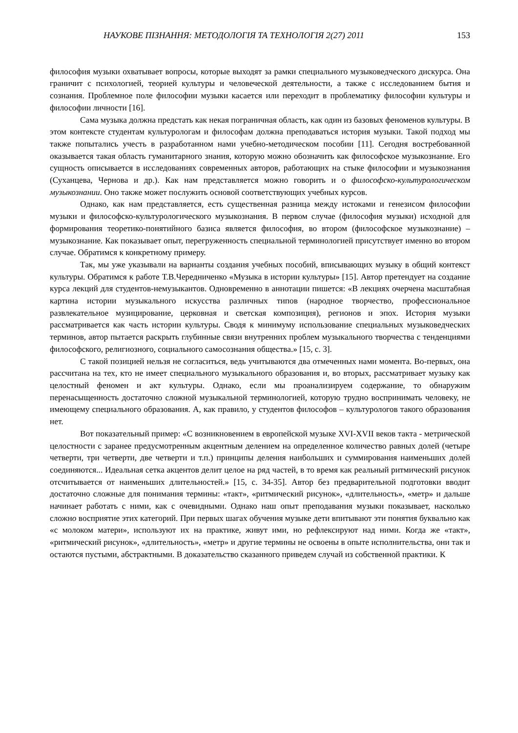НАУКОВЕ ПІЗНАННЯ: МЕТОДОЛОГІЯ ТА ТЕХНОЛОГІЯ 2(27) 2011 153
философия музыки охватывает вопросы, которые выходят за рамки специального музыковедческого дискурса. Она граничит с психологией, теорией культуры и человеческой деятельности, а также с исследованием бытия и сознания. Проблемное поле философии музыки касается или переходит в проблематику философии культуры и философии личности [16].
Сама музыка должна предстать как некая пограничная область, как один из базовых феноменов культуры. В этом контексте студентам культурологам и философам должна преподаваться история музыки. Такой подход мы также попытались учесть в разработанном нами учебно-методическом пособии [11]. Сегодня востребованной оказывается такая область гуманитарного знания, которую можно обозначить как философское музыкознание. Его сущность описывается в исследованиях современных авторов, работающих на стыке философии и музыкознания (Суханцева, Чернова и др.). Как нам представляется можно говорить и о философско-культурологическом музыкознании. Оно также может послужить основой соответствующих учебных курсов.
Однако, как нам представляется, есть существенная разница между истоками и генезисом философии музыки и философско-культурологического музыкознания. В первом случае (философия музыки) исходной для формирования теоретико-понятийного базиса является философия, во втором (философское музыкознание) – музыкознание. Как показывает опыт, перегруженность специальной терминологией присутствует именно во втором случае. Обратимся к конкретному примеру.
Так, мы уже указывали на варианты создания учебных пособий, вписывающих музыку в общий контекст культуры. Обратимся к работе Т.В.Чередниченко «Музыка в истории культуры» [15]. Автор претендует на создание курса лекций для студентов-немузыкантов. Одновременно в аннотации пишется: «В лекциях очерчена масштабная картина истории музыкального искусства различных типов (народное творчество, профессиональное развлекательное музицирование, церковная и светская композиция), регионов и эпох. История музыки рассматривается как часть истории культуры. Сводя к минимуму использование специальных музыковедческих терминов, автор пытается раскрыть глубинные связи внутренних проблем музыкального творчества с тенденциями философского, религиозного, социального самосознания общества.» [15, с. 3].
С такой позицией нельзя не согласиться, ведь учитываются два отмеченных нами момента. Во-первых, она рассчитана на тех, кто не имеет специального музыкального образования и, во вторых, рассматривает музыку как целостный феномен и акт культуры. Однако, если мы проанализируем содержание, то обнаружим перенасыщенность достаточно сложной музыкальной терминологией, которую трудно воспринимать человеку, не имеющему специального образования. А, как правило, у студентов философов – культурологов такого образования нет.
Вот показательный пример: «С возникновением в европейской музыке XVI-XVII веков такта - метрической целостности с заранее предусмотренным акцентным делением на определенное количество равных долей (четыре четверти, три четверти, две четверти и т.п.) принципы деления наибольших и суммирования наименьших долей соединяются... Идеальная сетка акцентов делит целое на ряд частей, в то время как реальный ритмический рисунок отсчитывается от наименьших длительностей.» [15, с. 34-35]. Автор без предварительной подготовки вводит достаточно сложные для понимания термины: «такт», «ритмический рисунок», «длительность», «метр» и дальше начинает работать с ними, как с очевидными. Однако наш опыт преподавания музыки показывает, насколько сложно восприятие этих категорий. При первых шагах обучения музыке дети впитывают эти понятия буквально как «с молоком матери», используют их на практике, живут ими, но рефлексируют над ними. Когда же «такт», «ритмический рисунок», «длительность», «метр» и другие термины не освоены в опыте исполнительства, они так и остаются пустыми, абстрактными. В доказательство сказанного приведем случай из собственной практики. К